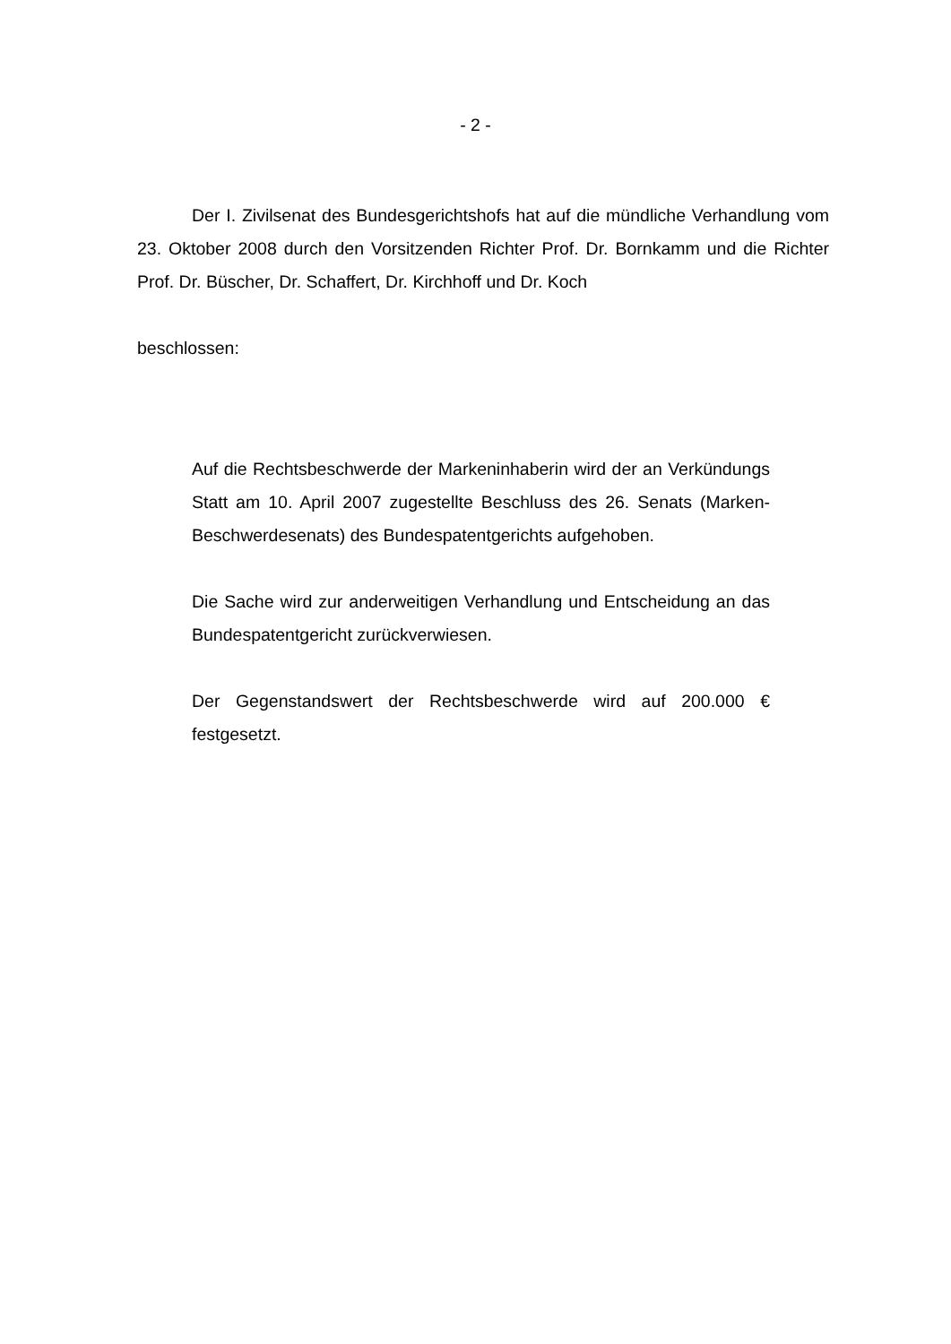- 2 -
Der I. Zivilsenat des Bundesgerichtshofs hat auf die mündliche Verhandlung vom 23. Oktober 2008 durch den Vorsitzenden Richter Prof. Dr. Bornkamm und die Richter Prof. Dr. Büscher, Dr. Schaffert, Dr. Kirchhoff und Dr. Koch
beschlossen:
Auf die Rechtsbeschwerde der Markeninhaberin wird der an Verkündungs Statt am 10. April 2007 zugestellte Beschluss des 26. Senats (Marken-Beschwerdesenats) des Bundespatentgerichts aufgehoben.
Die Sache wird zur anderweitigen Verhandlung und Entscheidung an das Bundespatentgericht zurückverwiesen.
Der Gegenstandswert der Rechtsbeschwerde wird auf 200.000 € festgesetzt.